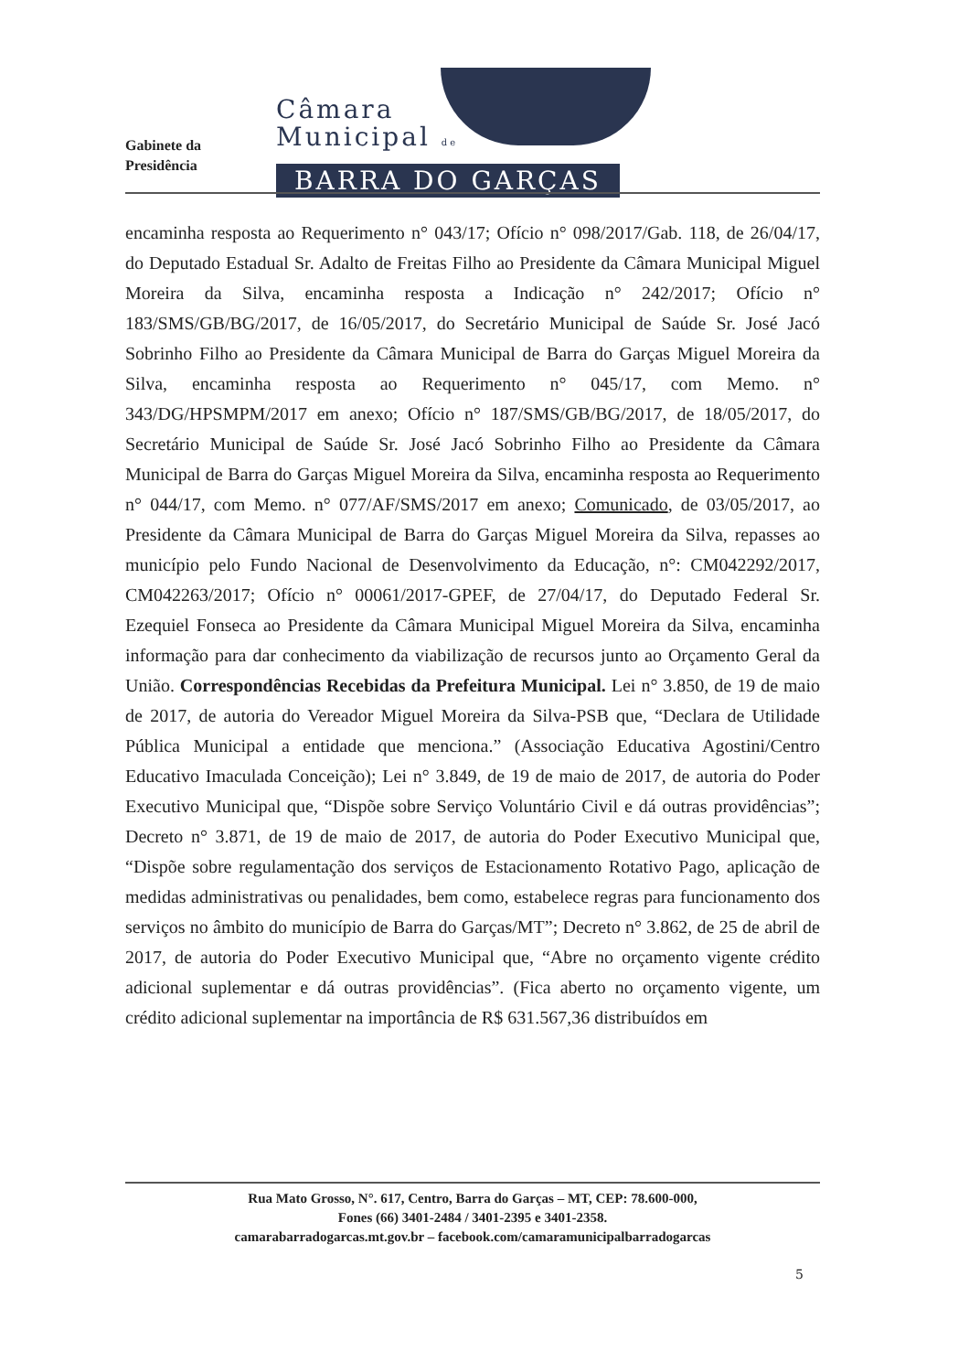Gabinete da
Presidência
Câmara
Municipal de
BARRA DO GARÇAS
encaminha resposta ao Requerimento n° 043/17; Ofício n° 098/2017/Gab. 118, de 26/04/17, do Deputado Estadual Sr. Adalto de Freitas Filho ao Presidente da Câmara Municipal Miguel Moreira da Silva, encaminha resposta a Indicação n° 242/2017; Ofício n° 183/SMS/GB/BG/2017, de 16/05/2017, do Secretário Municipal de Saúde Sr. José Jacó Sobrinho Filho ao Presidente da Câmara Municipal de Barra do Garças Miguel Moreira da Silva, encaminha resposta ao Requerimento n° 045/17, com Memo. n° 343/DG/HPSMPM/2017 em anexo; Ofício n° 187/SMS/GB/BG/2017, de 18/05/2017, do Secretário Municipal de Saúde Sr. José Jacó Sobrinho Filho ao Presidente da Câmara Municipal de Barra do Garças Miguel Moreira da Silva, encaminha resposta ao Requerimento n° 044/17, com Memo. n° 077/AF/SMS/2017 em anexo; Comunicado, de 03/05/2017, ao Presidente da Câmara Municipal de Barra do Garças Miguel Moreira da Silva, repasses ao município pelo Fundo Nacional de Desenvolvimento da Educação, n°: CM042292/2017, CM042263/2017; Ofício n° 00061/2017-GPEF, de 27/04/17, do Deputado Federal Sr. Ezequiel Fonseca ao Presidente da Câmara Municipal Miguel Moreira da Silva, encaminha informação para dar conhecimento da viabilização de recursos junto ao Orçamento Geral da União. Correspondências Recebidas da Prefeitura Municipal. Lei n° 3.850, de 19 de maio de 2017, de autoria do Vereador Miguel Moreira da Silva-PSB que, “Declara de Utilidade Pública Municipal a entidade que menciona.” (Associação Educativa Agostini/Centro Educativo Imaculada Conceição); Lei n° 3.849, de 19 de maio de 2017, de autoria do Poder Executivo Municipal que, “Dispõe sobre Serviço Voluntário Civil e dá outras providências”; Decreto n° 3.871, de 19 de maio de 2017, de autoria do Poder Executivo Municipal que, “Dispõe sobre regulamentação dos serviços de Estacionamento Rotativo Pago, aplicação de medidas administrativas ou penalidades, bem como, estabelece regras para funcionamento dos serviços no âmbito do município de Barra do Garças/MT”; Decreto n° 3.862, de 25 de abril de 2017, de autoria do Poder Executivo Municipal que, “Abre no orçamento vigente crédito adicional suplementar e dá outras providências”. (Fica aberto no orçamento vigente, um crédito adicional suplementar na importância de R$ 631.567,36 distribuídos em
Rua Mato Grosso, N°. 617, Centro, Barra do Garças – MT, CEP: 78.600-000,
Fones (66) 3401-2484 / 3401-2395 e 3401-2358.
camarabarradogarcas.mt.gov.br – facebook.com/camaramunicipalbarradogarcas
5